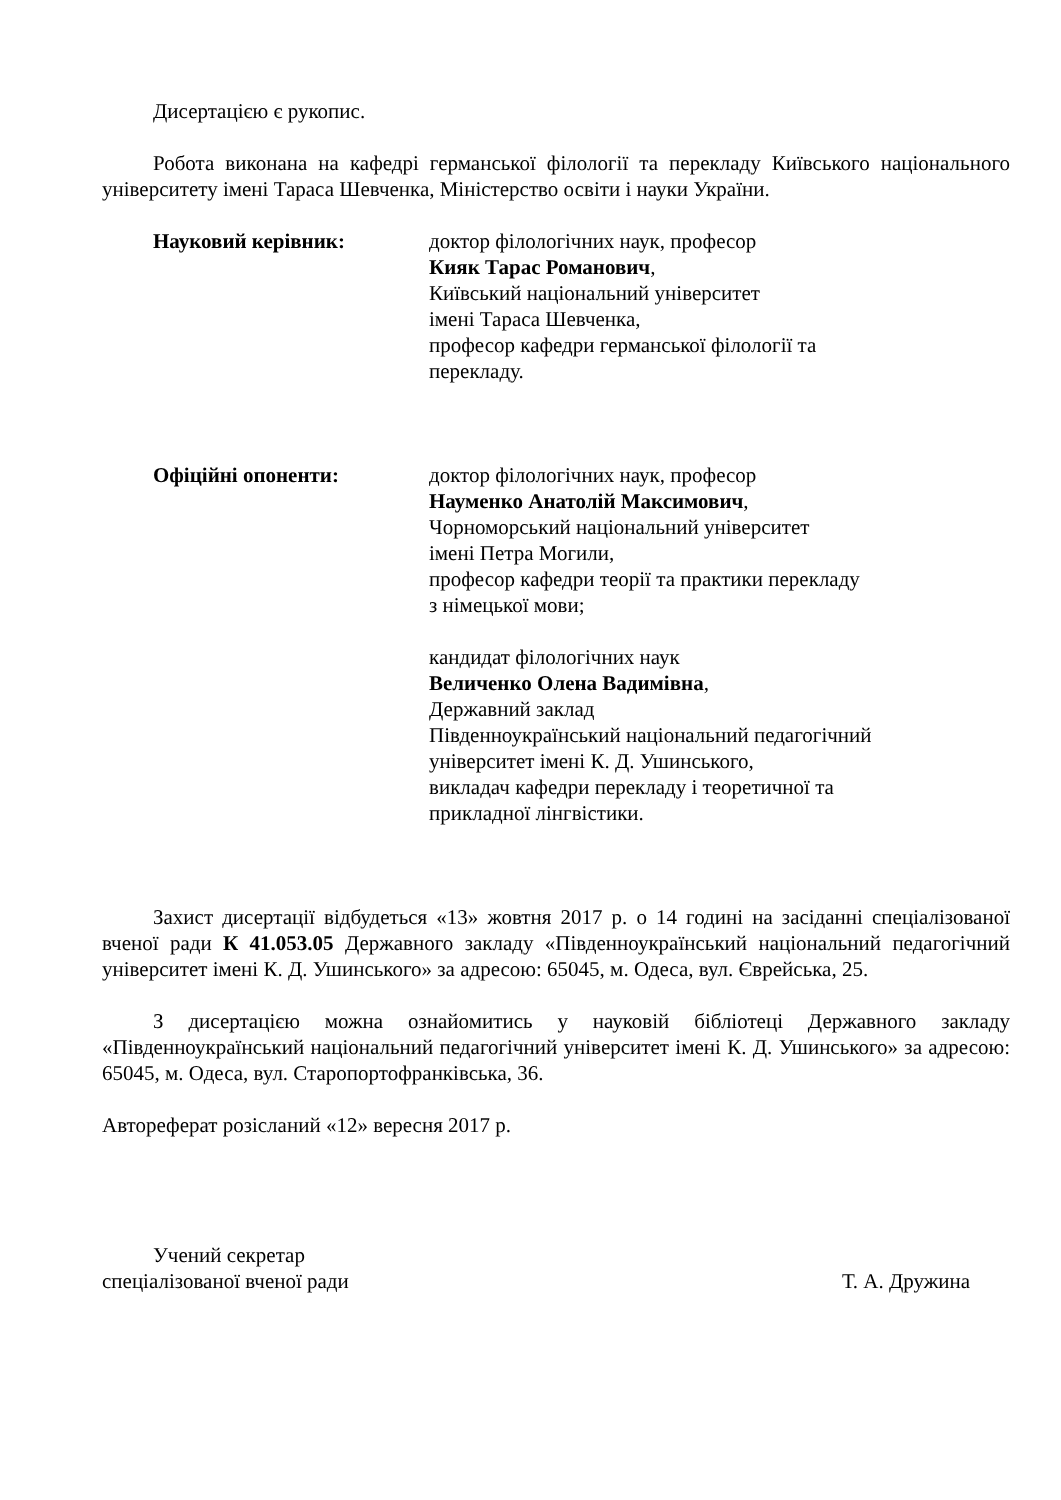Дисертацією є рукопис.
Робота виконана на кафедрі германської філології та перекладу Київського національного університету імені Тараса Шевченка, Міністерство освіти і науки України.
Науковий керівник: доктор філологічних наук, професор
Кияк Тарас Романович,
Київський національний університет
імені Тараса Шевченка,
професор кафедри германської філології та
перекладу.
Офіційні опоненти: доктор філологічних наук, професор
Науменко Анатолій Максимович,
Чорноморський національний університет
імені Петра Могили,
професор кафедри теорії та практики перекладу
з німецької мови;
кандидат філологічних наук
Величенко Олена Вадимівна,
Державний заклад
Південноукраїнський національний педагогічний
університет імені К. Д. Ушинського,
викладач кафедри перекладу і теоретичної та
прикладної лінгвістики.
Захист дисертації відбудеться «13» жовтня 2017 р. о 14 годині на засіданні спеціалізованої вченої ради К 41.053.05 Державного закладу «Південноукраїнський національний педагогічний університет імені К. Д. Ушинського» за адресою: 65045, м. Одеса, вул. Єврейська, 25.
З дисертацією можна ознайомитись у науковій бібліотеці Державного закладу «Південноукраїнський національний педагогічний університет імені К. Д. Ушинського» за адресою: 65045, м. Одеса, вул. Старопортофранківська, 36.
Автореферат розісланий «12» вересня 2017 р.
Учений секретар
спеціалізованої вченої ради Т. А. Дружина